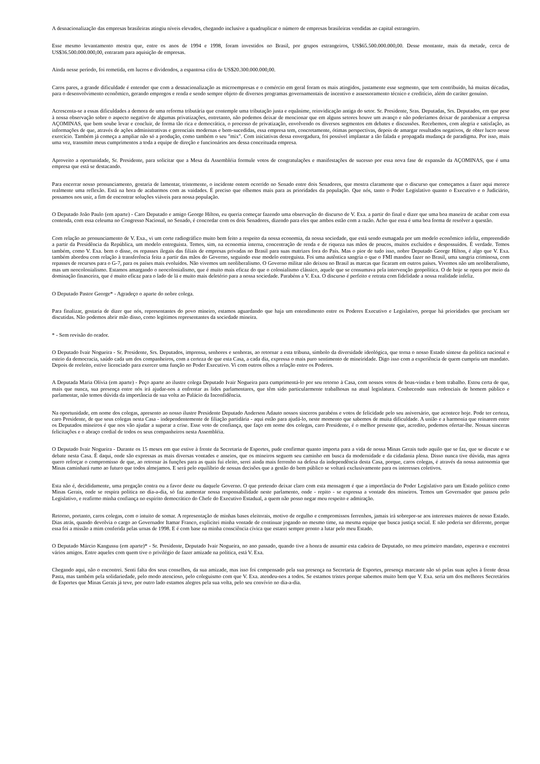A desnacionalização das empresas brasileiras atingiu níveis elevados, chegando inclusive a quadruplicar o número de empresas brasileiras vendidas ao capital estrangeiro.
Esse mesmo levantamento mostra que, entre os anos de 1994 e 1998, foram investidos no Brasil, por grupos estrangeiros, US$65.500.000.000,00. Desse montante, mais da metade, cerca de US$36.500.000.000,00, entraram para aquisição de empresas.
Ainda nesse período, foi remetida, em lucros e dividendos, a espantosa cifra de US$20.300.000.000,00.
Caros pares, a grande dificuldade é entender que com a desnacionalização as microempresas e o comércio em geral foram os mais atingidos, justamente esse segmento, que tem contribuído, há muitas décadas, para o desenvolvimento econômico, gerando empregos e renda e sendo sempre objeto de diversos programas governamentais de incentivo e assessoramento técnico e creditício, além do caráter genuíno.
Acrescenta-se a essas dificuldades a demora de uma reforma tributária que contemple uma tributação justa e equânime, reinvidicação antiga do setor. Sr. Presidente, Sras. Deputadas, Srs. Deputados, em que pese à nossa observação sobre o aspecto negativo de algumas privatizações, entretanto, não podemos deixar de mencionar que em alguns setores houve um avanço e não poderíamos deixar de parabenizar a empresa AÇOMINAS, que bem soube levar e concluir, de forma tão rica e democrática, o processo de privatização, envolvendo os diversos segmentos em debates e discussões. Recebemos, com alegria e satisfação, as informações de que, através de ações administrativas e gerenciais modernas e bem-sucedidas, essa empresa tem, concretamente, ótimas perspectivas, depois de amargar resultados negativos, de obter lucro nesse exercício. Também já começa a ampliar não só a produção, como também o seu "mix". Com iniciativas dessa envergadura, foi possível implantar a tão falada e propagada mudança de paradigma. Por isso, mais uma vez, transmito meus cumprimentos a toda a equipe de direção e funcionários aos dessa conceituada empresa.
Aproveito a oportunidade, Sr. Presidente, para solicitar que a Mesa da Assembléia formule votos de congratulações e manifestações de sucesso por essa nova fase de expansão da AÇOMINAS, que é uma empresa que está se destacando.
Para encerrar nosso pronunciamento, gostaria de lamentar, tristemente, o incidente ontem ocorrido no Senado entre dois Senadores, que mostra claramente que o discurso que começamos a fazer aqui merece realmente uma reflexão. Está na hora de acabarmos com as vaidades. É preciso que olhemos mais para as prioridades da população. Que nós, tanto o Poder Legislativo quanto o Executivo e o Judiciário, possamos nos unir, a fim de encontrar soluções viáveis para nossa população.
O Deputado João Paulo (em aparte) - Caro Deputado e amigo George Hilton, eu queria começar fazendo uma observação do discurso de V. Exa. a partir do final e dizer que uma boa maneira de acabar com essa contenda, com essa celeuma no Congresso Nacional, no Senado, é concordar com os dois Senadores, dizendo para eles que ambos estão com a razão. Acho que essa é uma boa forma de resolver a questão.
Com relação ao pronunciamento de V. Exa., vi um corte radiográfico muito bem feito a respeito da nossa economia, da nossa sociedade, que está sendo esmagada por um modelo econômico infeliz, empreendido a partir da Presidência da República, um modelo entreguista. Temos, sim, na economia interna, concentração de renda e de riqueza nas mãos de poucos, muitos excluídos e despossuídos. É verdade. Temos também, como V. Exa. bem o disse, os repasses ilegais das filiais de empresas privadas no Brasil para suas matrizes fora do País. Mas o pior de tudo isso, nobre Deputado George Hilton, é algo que V. Exa. também abordou com relação à transferência feita a partir das mãos do Governo, seguindo esse modelo entreguista. Foi uma autêntica sangria o que o FMI mandou fazer no Brasil, uma sangria criminosa, com repasses de recursos para o G-7, para os países mais evoluídos. Não vivemos um neoliberalismo. O Governo militar não deixou no Brasil as marcas que ficaram em outros países. Vivemos não um neoliberalismo, mas um neocolonialismo. Estamos amargando o neocolonialismo, que é muito mais eficaz do que o colonialismo clássico, aquele que se consumava pela intervenção geopolítica. O de hoje se opera por meio da dominação financeira, que é muito eficaz para o lado de lá e muito mais deletério para a nossa sociedade. Parabéns a V. Exa. O discurso é perfeito e retrata com fidelidade a nossa realidade infeliz.
O Deputado Pastor George* - Agradeço o aparte do nobre colega.
Para finalizar, gostaria de dizer que nós, representantes do povo mineiro, estamos aguardando que haja um entendimento entre os Poderes Executivo e Legislativo, porque há prioridades que precisam ser discutidas. Não podemos abrir mão disso, como legítimos representantes da sociedade mineira.
* - Sem revisão do orador.
O Deputado Ivair Nogueira - Sr. Presidente, Srs. Deputados, imprensa, senhores e senhoras, ao retornar a esta tribuna, símbolo da diversidade ideológica, que torna o nosso Estado síntese da política nacional e esteio da democracia, saúdo cada um dos companheiros, com a certeza de que esta Casa, a cada dia, expressa o mais puro sentimento de mineiridade. Digo isso com a experiência de quem cumpriu um mandato. Depois de reeleito, estive licenciado para exercer uma função no Poder Executivo. Vi com outros olhos a relação entre os Poderes.
A Deputada Maria Olívia (em aparte) - Peço aparte ao ilustre colega Deputado Ivair Nogueira para cumprimentá-lo por seu retorno à Casa, com nossos votos de boas-vindas e bom trabalho. Estou certa de que, mais que nunca, sua presença entre nós irá ajudar-nos a enfrentar as lides parlamentares, que têm sido particularmente trabalhosas na atual legislatura. Conhecendo suas redenciais de homem público e parlamentar, não temos dúvida da importância de sua volta ao Palácio da Inconfidência.
Na oportunidade, em nome dos colegas, apresento ao nosso ilustre Presidente Deputado Anderson Adauto nossos sinceros parabéns e votos de felicidade pelo seu aniversário, que acontece hoje. Pode ter certeza, caro Presidente, de que seus colegas nesta Casa - independentemente de filiação partidária - aqui estão para ajudá-lo, neste momento que sabemos de muita dificuldade. A união e a harmonia que reinarem entre os Deputados mineiros é que nos vão ajudar a superar a crise. Esse voto de confiança, que faço em nome dos colegas, caro Presidente, é o melhor presente que, acredito, podemos ofertar-lhe. Nossas sinceras felicitações e o abraço cordial de todos os seus companheiros nesta Assembléia.
O Deputado Ivair Nogueira - Durante os 15 meses em que estive à frente da Secretaria de Esportes, pude confirmar quanto importa para a vida de nossa Minas Gerais tudo aquilo que se faz, que se discute e se debate nesta Casa. É daqui, onde são expressas as mais diversas vontades e anseios, que os mineiros seguem seu caminho em busca da modernidade e da cidadania plena. Disso nunca tive dúvida, mas agora quero reforçar o compromisso de que, ao retornar às funções para as quais fui eleito, serei ainda mais ferrenho na defesa da independência desta Casa, porque, caros colegas, é através da nossa autonomia que Minas caminhará rumo ao futuro que todos almejamos. E será pelo equilíbrio de nossas decisões que a gestão do bem público se voltará exclusivamente para os interesses coletivos.
Esta não é, decididamente, uma pregação contra ou a favor deste ou daquele Governo. O que pretendo deixar claro com esta mensagem é que a importância do Poder Legislativo para um Estado político como Minas Gerais, onde se respira política no dia-a-dia, só faz aumentar nossa responsabilidade neste parlamento, onde - repito - se expressa a vontade dos mineiros. Temos um Governador que passou pelo Legislativo, e reafirmo minha confiança no espírito democrático do Chefe do Executivo Estadual, a quem não posso negar meu respeito e admiração.
Retorno, portanto, caros colegas, com o intuito de somar. A representação de minhas bases eleitorais, motivo de orgulho e compromissos ferrenhos, jamais irá sobrepor-se aos interesses maiores de nosso Estado. Dias atrás, quando devolvia o cargo ao Governador Itamar Franco, explicitei minha vontade de continuar jogando no mesmo time, na mesma equipe que busca justiça social. E não poderia ser diferente, porque essa foi a missão a mim conferida pelas urnas de 1998. E é com base na minha consciência cívica que estarei sempre pronto a lutar pelo meu Estado.
O Deputado Márcio Kangussu (em aparte)* - Sr. Presidente, Deputado Ivair Nogueira, no ano passado, quando tive a honra de assumir esta cadeira de Deputado, no meu primeiro mandato, esperava e encontrei vários amigos. Entre aqueles com quem tive o privilégio de fazer amizade na política, está V. Exa.
Chegando aqui, não o encontrei. Senti falta dos seus conselhos, da sua amizade, mas isso foi compensado pela sua presença na Secretaria de Esportes, presença marcante não só pelas suas ações à frente dessa Pasta, mas também pela solidariedade, pelo modo atencioso, pelo coleguismo com que V. Exa. atendeu-nos a todos. Se estamos tristes porque sabemos muito bem que V. Exa. seria um dos melhores Secretários de Esportes que Minas Gerais já teve, por outro lado estamos alegres pela sua volta, pelo seu convívio no dia-a-dia.